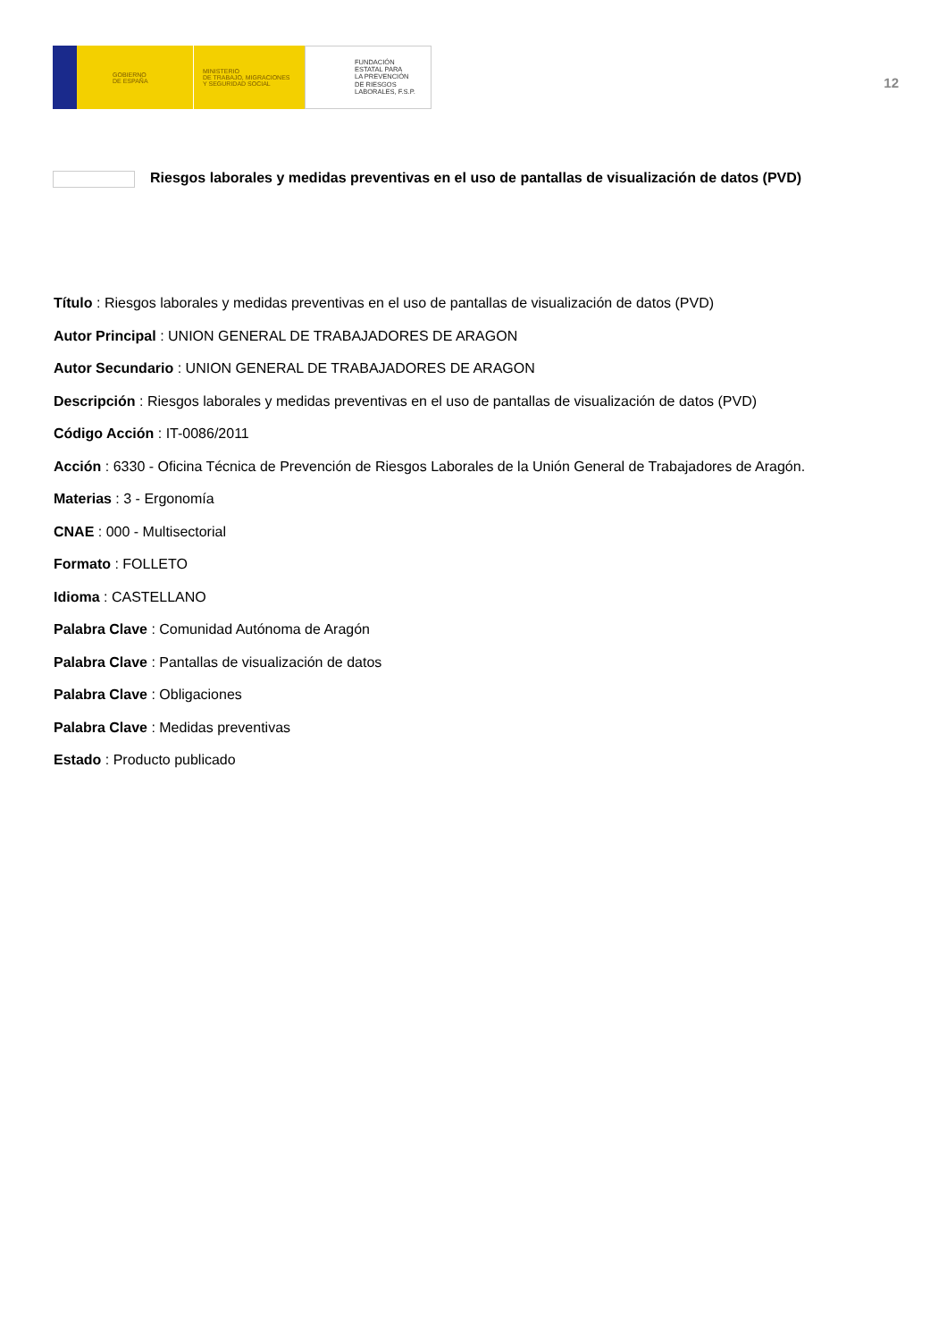GOBIERNO
DE ESPAÑA
MINISTERIO
DE TRABAJO, MIGRACIONES
Y SEGURIDAD SOCIAL
FUNDACIÓN
ESTATAL PARA
LA PREVENCIÓN
DE RIESGOS
LABORALES, F.S.P.
12
Riesgos laborales y medidas preventivas en el uso de pantallas de visualización de datos (PVD)
Título : Riesgos laborales y medidas preventivas en el uso de pantallas de visualización de datos (PVD)
Autor Principal : UNION GENERAL DE TRABAJADORES DE ARAGON
Autor Secundario : UNION GENERAL DE TRABAJADORES DE ARAGON
Descripción : Riesgos laborales y medidas preventivas en el uso de pantallas de visualización de datos (PVD)
Código Acción : IT-0086/2011
Acción : 6330 - Oficina Técnica de Prevención de Riesgos Laborales de la Unión General de Trabajadores de Aragón.
Materias : 3 - Ergonomía
CNAE : 000 - Multisectorial
Formato : FOLLETO
Idioma : CASTELLANO
Palabra Clave : Comunidad Autónoma de Aragón
Palabra Clave : Pantallas de visualización de datos
Palabra Clave : Obligaciones
Palabra Clave : Medidas preventivas
Estado : Producto publicado